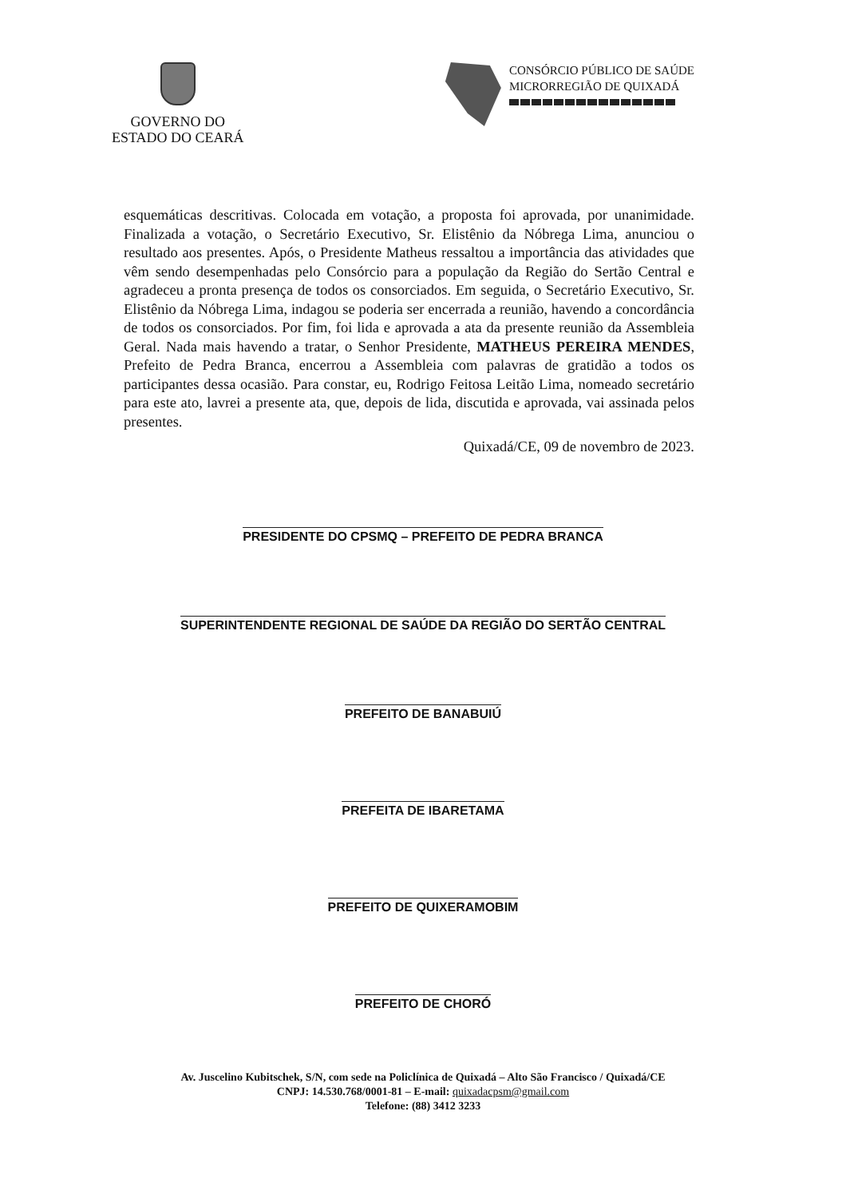GOVERNO DO
ESTADO DO CEARÁ
CONSÓRCIO PÚBLICO DE SAÚDE
MICRORREGIÃO DE QUIXADÁ
esquemáticas descritivas. Colocada em votação, a proposta foi aprovada, por unanimidade. Finalizada a votação, o Secretário Executivo, Sr. Elistênio da Nóbrega Lima, anunciou o resultado aos presentes. Após, o Presidente Matheus ressaltou a importância das atividades que vêm sendo desempenhadas pelo Consórcio para a população da Região do Sertão Central e agradeceu a pronta presença de todos os consorciados. Em seguida, o Secretário Executivo, Sr. Elistênio da Nóbrega Lima, indagou se poderia ser encerrada a reunião, havendo a concordância de todos os consorciados. Por fim, foi lida e aprovada a ata da presente reunião da Assembleia Geral. Nada mais havendo a tratar, o Senhor Presidente, MATHEUS PEREIRA MENDES, Prefeito de Pedra Branca, encerrou a Assembleia com palavras de gratidão a todos os participantes dessa ocasião. Para constar, eu, Rodrigo Feitosa Leitão Lima, nomeado secretário para este ato, lavrei a presente ata, que, depois de lida, discutida e aprovada, vai assinada pelos presentes.
Quixadá/CE, 09 de novembro de 2023.
PRESIDENTE DO CPSMQ – PREFEITO DE PEDRA BRANCA
SUPERINTENDENTE REGIONAL DE SAÚDE DA REGIÃO DO SERTÃO CENTRAL
PREFEITO DE BANABUIÚ
PREFEITA DE IBARETAMA
PREFEITO DE QUIXERAMOBIM
PREFEITO DE CHORÓ
Av. Juscelino Kubitschek, S/N, com sede na Policlínica de Quixadá – Alto São Francisco / Quixadá/CE
CNPJ: 14.530.768/0001-81 – E-mail: quixadacpsm@gmail.com
Telefone: (88) 3412 3233